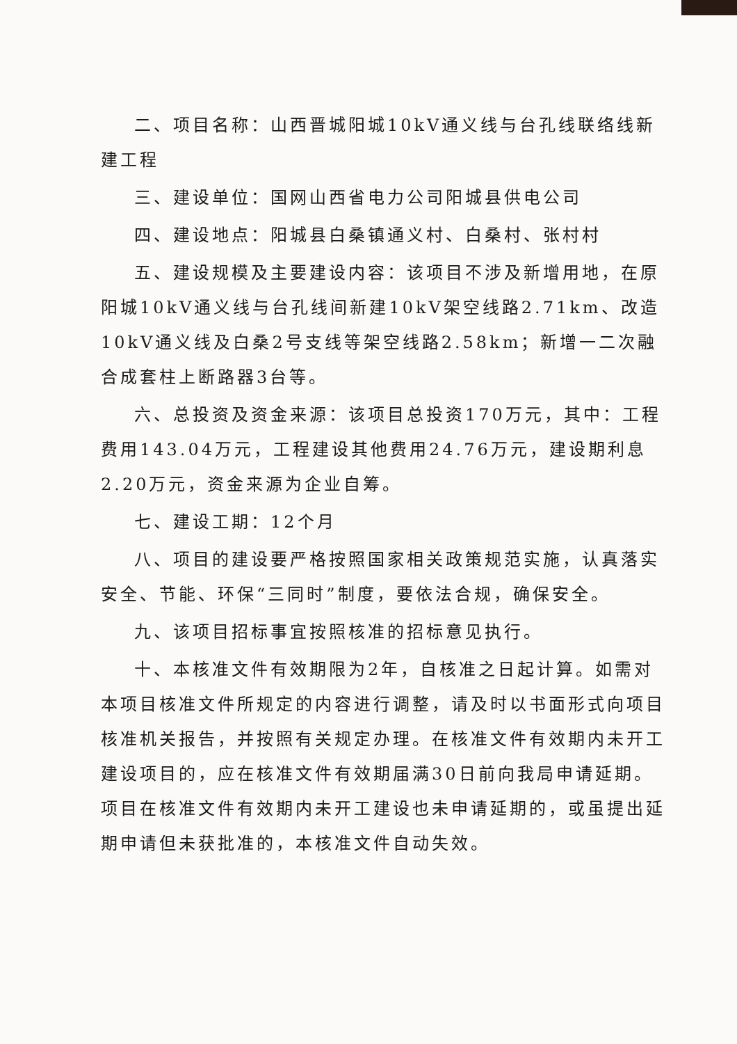二、项目名称：山西晋城阳城10kV通义线与台孔线联络线新建工程
三、建设单位：国网山西省电力公司阳城县供电公司
四、建设地点：阳城县白桑镇通义村、白桑村、张村村
五、建设规模及主要建设内容：该项目不涉及新增用地，在原阳城10kV通义线与台孔线间新建10kV架空线路2.71km、改造10kV通义线及白桑2号支线等架空线路2.58km；新增一二次融合成套柱上断路器3台等。
六、总投资及资金来源：该项目总投资170万元，其中：工程费用143.04万元，工程建设其他费用24.76万元，建设期利息2.20万元，资金来源为企业自筹。
七、建设工期：12个月
八、项目的建设要严格按照国家相关政策规范实施，认真落实安全、节能、环保“三同时”制度，要依法合规，确保安全。
九、该项目招标事宜按照核准的招标意见执行。
十、本核准文件有效期限为2年，自核准之日起计算。如需对本项目核准文件所规定的内容进行调整，请及时以书面形式向项目核准机关报告，并按照有关规定办理。在核准文件有效期内未开工建设项目的，应在核准文件有效期届满30日前向我局申请延期。项目在核准文件有效期内未开工建设也未申请延期的，或虽提出延期申请但未获批准的，本核准文件自动失效。